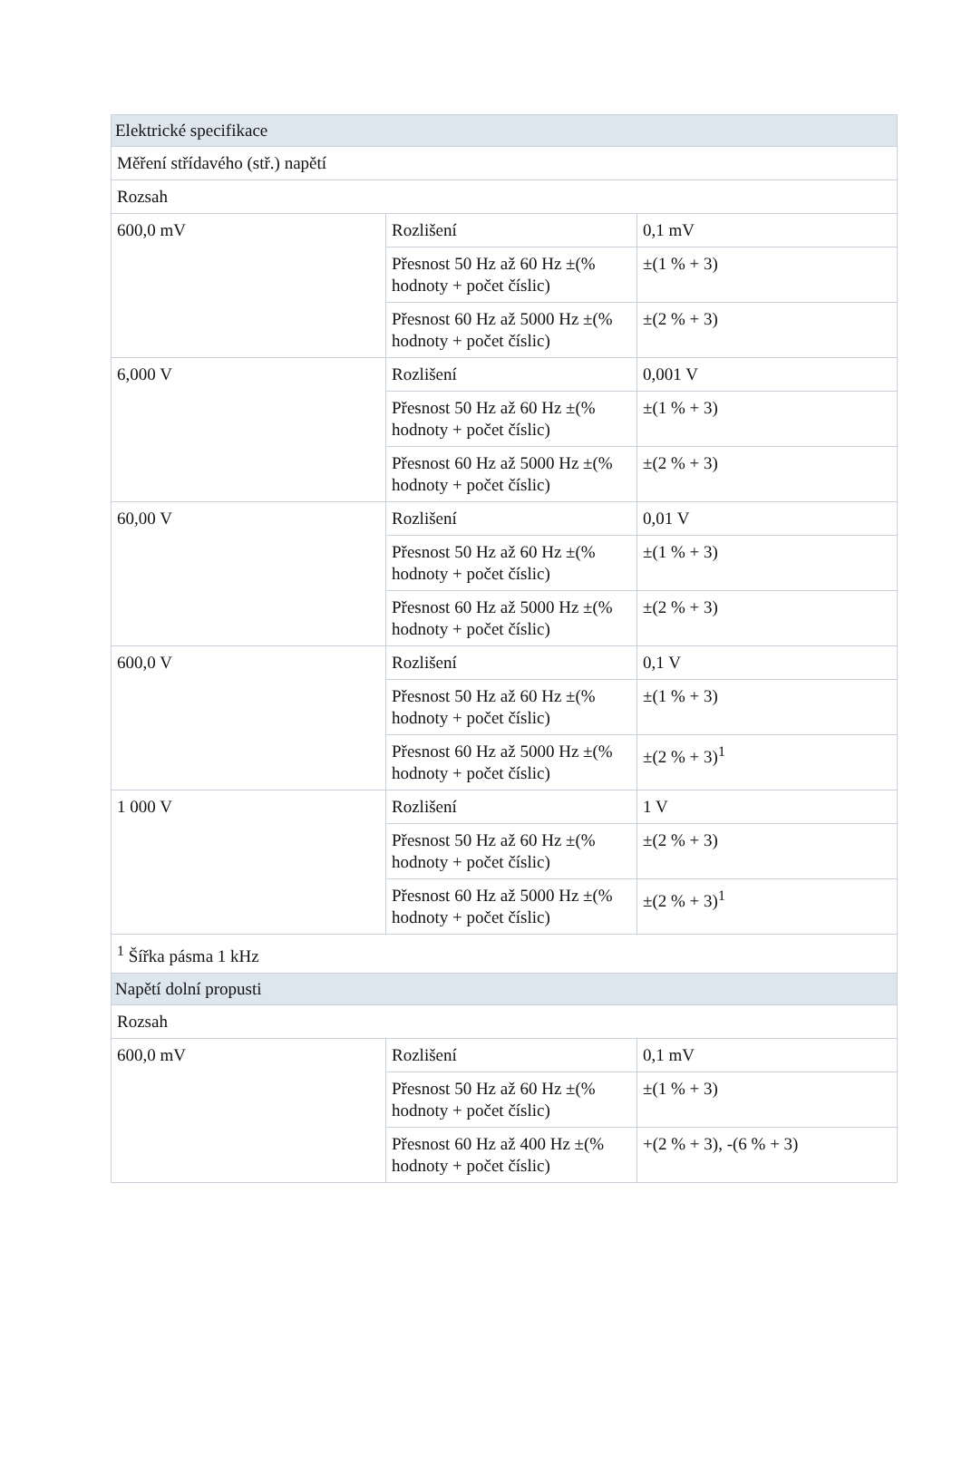| Elektrické specifikace | | |
| Měření střídavého (stř.) napětí | | |
| Rozsah | | |
| 600,0 mV | Rozlišení | 0,1 mV |
| | Přesnost 50 Hz až 60 Hz ±(% hodnoty + počet číslic) | ±(1 % + 3) |
| | Přesnost 60 Hz až 5000 Hz ±(% hodnoty + počet číslic) | ±(2 % + 3) |
| 6,000 V | Rozlišení | 0,001 V |
| | Přesnost 50 Hz až 60 Hz ±(% hodnoty + počet číslic) | ±(1 % + 3) |
| | Přesnost 60 Hz až 5000 Hz ±(% hodnoty + počet číslic) | ±(2 % + 3) |
| 60,00 V | Rozlišení | 0,01 V |
| | Přesnost 50 Hz až 60 Hz ±(% hodnoty + počet číslic) | ±(1 % + 3) |
| | Přesnost 60 Hz až 5000 Hz ±(% hodnoty + počet číslic) | ±(2 % + 3) |
| 600,0 V | Rozlišení | 0,1 V |
| | Přesnost 50 Hz až 60 Hz ±(% hodnoty + počet číslic) | ±(1 % + 3) |
| | Přesnost 60 Hz až 5000 Hz ±(% hodnoty + počet číslic) | ±(2 % + 3)<sup>1</sup> |
| 1 000 V | Rozlišení | 1 V |
| | Přesnost 50 Hz až 60 Hz ±(% hodnoty + počet číslic) | ±(2 % + 3) |
| | Přesnost 60 Hz až 5000 Hz ±(% hodnoty + počet číslic) | ±(2 % + 3)<sup>1</sup> |
| <sup>1</sup> Šířka pásma 1 kHz | | |
| Napětí dolní propusti | | |
| Rozsah | | |
| 600,0 mV | Rozlišení | 0,1 mV |
| | Přesnost 50 Hz až 60 Hz ±(% hodnoty + počet číslic) | ±(1 % + 3) |
| | Přesnost 60 Hz až 400 Hz ±(% hodnoty + počet číslic) | +(2 % + 3), -(6 % + 3) |